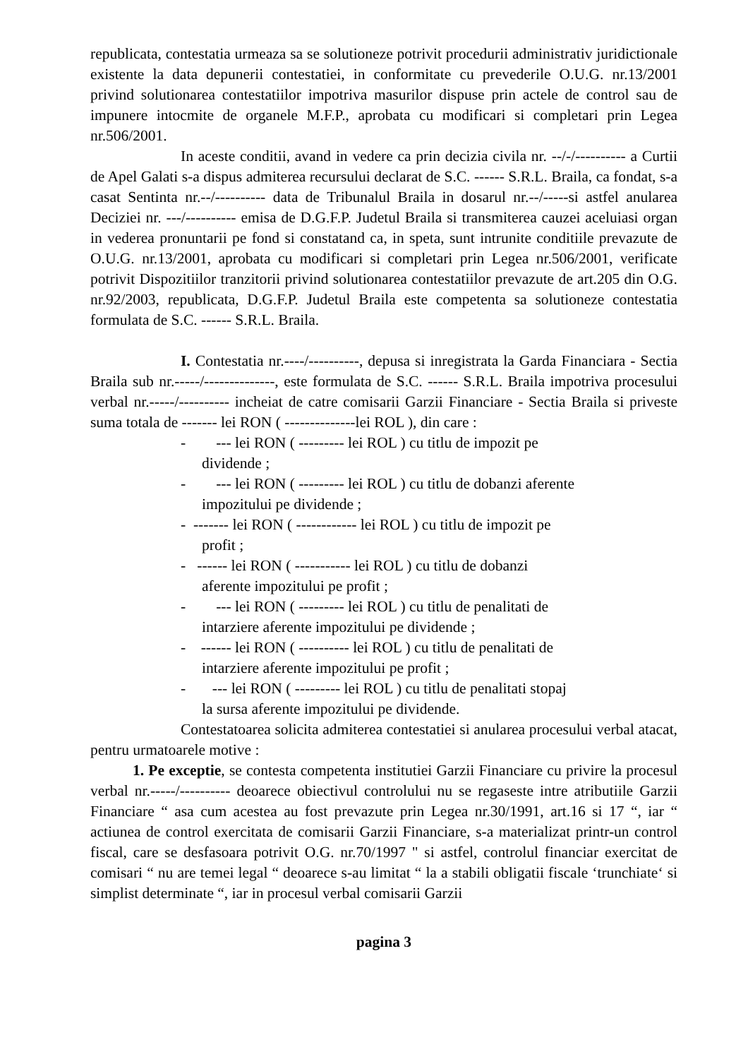republicata, contestatia urmeaza sa se solutioneze potrivit procedurii administrativ juridictionale existente la data depunerii contestatiei, in conformitate cu prevederile O.U.G. nr.13/2001 privind solutionarea contestatiilor impotriva masurilor dispuse prin actele de control sau de impunere intocmite de organele M.F.P., aprobata cu modificari si completari prin Legea nr.506/2001.
In aceste conditii, avand in vedere ca prin decizia civila nr. --/-/---------- a Curtii de Apel Galati s-a dispus admiterea recursului declarat de S.C. ------ S.R.L. Braila, ca fondat, s-a casat Sentinta nr.--/---------- data de Tribunalul Braila in dosarul nr.--/-----si astfel anularea Deciziei nr. ---/---------- emisa de D.G.F.P. Judetul Braila si transmiterea cauzei aceluiasi organ in vederea pronuntarii pe fond si constatand ca, in speta, sunt intrunite conditiile prevazute de O.U.G. nr.13/2001, aprobata cu modificari si completari prin Legea nr.506/2001, verificate potrivit Dispozitiilor tranzitorii privind solutionarea contestatiilor prevazute de art.205 din O.G. nr.92/2003, republicata, D.G.F.P. Judetul Braila este competenta sa solutioneze contestatia formulata de S.C. ------ S.R.L. Braila.
I. Contestatia nr.----/----------, depusa si inregistrata la Garda Financiara - Sectia Braila sub nr.-----/--------------, este formulata de S.C. ------ S.R.L. Braila impotriva procesului verbal nr.-----/---------- incheiat de catre comisarii Garzii Financiare - Sectia Braila si priveste suma totala de ------- lei RON ( --------------lei ROL ), din care :
- --- lei RON ( --------- lei ROL ) cu titlu de impozit pe
dividende ;
- --- lei RON ( --------- lei ROL ) cu titlu de dobanzi aferente
impozitului pe dividende ;
- ------- lei RON ( ------------ lei ROL ) cu titlu de impozit pe
profit ;
- ------ lei RON ( ----------- lei ROL ) cu titlu de dobanzi
aferente impozitului pe profit ;
- --- lei RON ( --------- lei ROL ) cu titlu de penalitati de
intarziere aferente impozitului pe dividende ;
- ------ lei RON ( ---------- lei ROL ) cu titlu de penalitati de
intarziere aferente impozitului pe profit ;
- --- lei RON ( --------- lei ROL ) cu titlu de penalitati stopaj
la sursa aferente impozitului pe dividende.
Contestatoarea solicita admiterea contestatiei si anularea procesului verbal atacat, pentru urmatoarele motive :
1. Pe exceptie, se contesta competenta institutiei Garzii Financiare cu privire la procesul verbal nr.-----/---------- deoarece obiectivul controlului nu se regaseste intre atributiile Garzii Financiare “ asa cum acestea au fost prevazute prin Legea nr.30/1991, art.16 si 17 “, iar “ actiunea de control exercitata de comisarii Garzii Financiare, s-a materializat printr-un control fiscal, care se desfasoara potrivit O.G. nr.70/1997 " si astfel, controlul financiar exercitat de comisari “ nu are temei legal “ deoarece s-au limitat “ la a stabili obligatii fiscale ‘trunchiate‘ si simplist determinate “, iar in procesul verbal comisarii Garzii
pagina 3